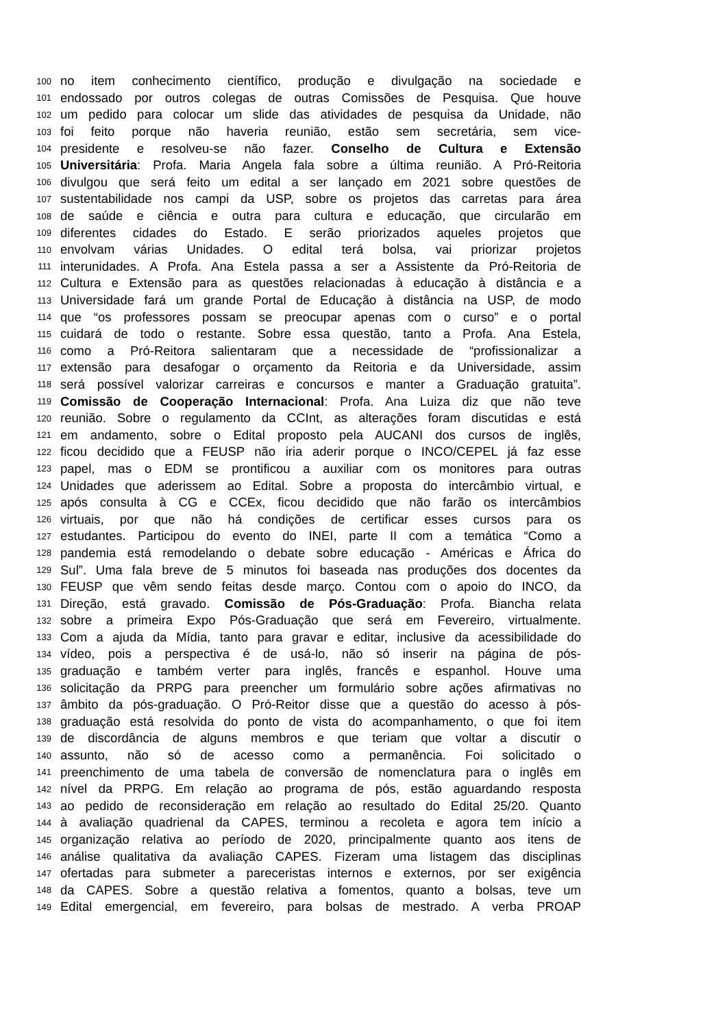100 no item conhecimento científico, produção e divulgação na sociedade e
101 endossado por outros colegas de outras Comissões de Pesquisa. Que houve
102 um pedido para colocar um slide das atividades de pesquisa da Unidade, não
103 foi feito porque não haveria reunião, estão sem secretária, sem vice-
104 presidente e resolveu-se não fazer. Conselho de Cultura e Extensão
105 Universitária: Profa. Maria Angela fala sobre a última reunião. A Pró-Reitoria
106 divulgou que será feito um edital a ser lançado em 2021 sobre questões de
107 sustentabilidade nos campi da USP, sobre os projetos das carretas para área
108 de saúde e ciência e outra para cultura e educação, que circularão em
109 diferentes cidades do Estado. E serão priorizados aqueles projetos que
110 envolvam várias Unidades. O edital terá bolsa, vai priorizar projetos
111 interunidades. A Profa. Ana Estela passa a ser a Assistente da Pró-Reitoria de
112 Cultura e Extensão para as questões relacionadas à educação à distância e a
113 Universidade fará um grande Portal de Educação à distância na USP, de modo
114 que “os professores possam se preocupar apenas com o curso” e o portal
115 cuidará de todo o restante. Sobre essa questão, tanto a Profa. Ana Estela,
116 como a Pró-Reitora salientaram que a necessidade de “profissionalizar a
117 extensão para desafogar o orçamento da Reitoria e da Universidade, assim
118 será possível valorizar carreiras e concursos e manter a Graduação gratuita”.
119 Comissão de Cooperação Internacional: Profa. Ana Luiza diz que não teve
120 reunião. Sobre o regulamento da CCInt, as alterações foram discutidas e está
121 em andamento, sobre o Edital proposto pela AUCANI dos cursos de inglês,
122 ficou decidido que a FEUSP não iria aderir porque o INCO/CEPEL já faz esse
123 papel, mas o EDM se prontificou a auxiliar com os monitores para outras
124 Unidades que aderissem ao Edital. Sobre a proposta do intercâmbio virtual, e
125 após consulta à CG e CCEx, ficou decidido que não farão os intercâmbios
126 virtuais, por que não há condições de certificar esses cursos para os
127 estudantes. Participou do evento do INEI, parte II com a temática “Como a
128 pandemia está remodelando o debate sobre educação - Américas e África do
129 Sul”. Uma fala breve de 5 minutos foi baseada nas produções dos docentes da
130 FEUSP que vêm sendo feitas desde março. Contou com o apoio do INCO, da
131 Direção, está gravado. Comissão de Pós-Graduação: Profa. Biancha relata
132 sobre a primeira Expo Pós-Graduação que será em Fevereiro, virtualmente.
133 Com a ajuda da Mídia, tanto para gravar e editar, inclusive da acessibilidade do
134 vídeo, pois a perspectiva é de usá-lo, não só inserir na página de pós-
135 graduação e também verter para inglês, francês e espanhol. Houve uma
136 solicitação da PRPG para preencher um formulário sobre ações afirmativas no
137 âmbito da pós-graduação. O Pró-Reitor disse que a questão do acesso à pós-
138 graduação está resolvida do ponto de vista do acompanhamento, o que foi item
139 de discordância de alguns membros e que teriam que voltar a discutir o
140 assunto, não só de acesso como a permanência. Foi solicitado o
141 preenchimento de uma tabela de conversão de nomenclatura para o inglês em
142 nível da PRPG. Em relação ao programa de pós, estão aguardando resposta
143 ao pedido de reconsideração em relação ao resultado do Edital 25/20. Quanto
144 à avaliação quadrienal da CAPES, terminou a recoleta e agora tem início a
145 organização relativa ao período de 2020, principalmente quanto aos itens de
146 análise qualitativa da avaliação CAPES. Fizeram uma listagem das disciplinas
147 ofertadas para submeter a pareceristas internos e externos, por ser exigência
148 da CAPES. Sobre a questão relativa a fomentos, quanto a bolsas, teve um
149 Edital emergencial, em fevereiro, para bolsas de mestrado. A verba PROAP